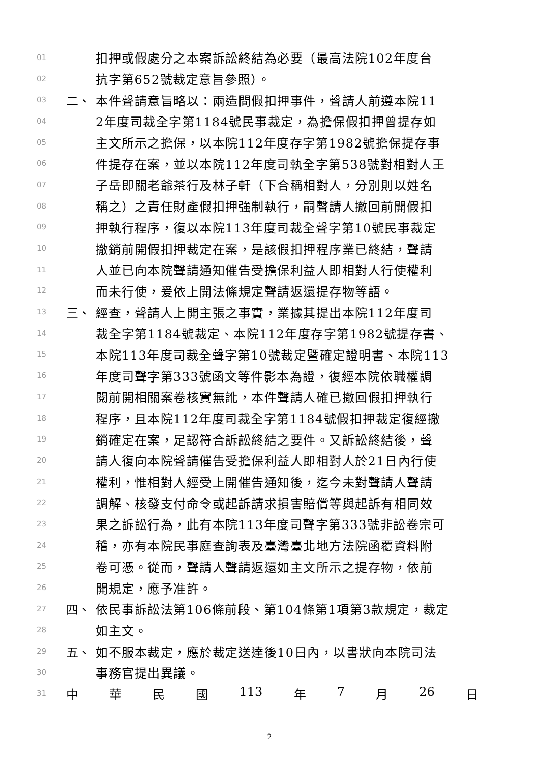01 扣押或假處分之本案訴訟終結為必要（最高法院102年度台
02 抗字第652號裁定意旨參照）。
03 二、 本件聲請意旨略以：兩造間假扣押事件，聲請人前遵本院11
04 2年度司裁全字第1184號民事裁定，為擔保假扣押曾提存如
05 主文所示之擔保，以本院112年度存字第1982號擔保提存事
06 件提存在案，並以本院112年度司執全字第538號對相對人王
07 子岳即關老爺茶行及林子軒（下合稱相對人，分別則以姓名
08 稱之）之責任財產假扣押強制執行，嗣聲請人撤回前開假扣
09 押執行程序，復以本院113年度司裁全聲字第10號民事裁定
10 撤銷前開假扣押裁定在案，是該假扣押程序業已終結，聲請
11 人並已向本院聲請通知催告受擔保利益人即相對人行使權利
12 而未行使，爰依上開法條規定聲請返還提存物等語。
13 三、 經查，聲請人上開主張之事實，業據其提出本院112年度司
14 裁全字第1184號裁定、本院112年度存字第1982號提存書、
15 本院113年度司裁全聲字第10號裁定暨確定證明書、本院113
16 年度司聲字第333號函文等件影本為證，復經本院依職權調
17 閱前開相關案卷核實無訛，本件聲請人確已撤回假扣押執行
18 程序，且本院112年度司裁全字第1184號假扣押裁定復經撤
19 銷確定在案，足認符合訴訟終結之要件。又訴訟終結後，聲
20 請人復向本院聲請催告受擔保利益人即相對人於21日內行使
21 權利，惟相對人經受上開催告通知後，迄今未對聲請人聲請
22 調解、核發支付命令或起訴請求損害賠償等與起訴有相同效
23 果之訴訟行為，此有本院113年度司聲字第333號非訟卷宗可
24 稽，亦有本院民事庭查詢表及臺灣臺北地方法院函覆資料附
25 卷可憑。從而，聲請人聲請返還如主文所示之提存物，依前
26 開規定，應予准許。
27 四、 依民事訴訟法第106條前段、第104條第1項第3款規定，裁定
28 如主文。
29 五、 如不服本裁定，應於裁定送達後10日內，以書狀向本院司法
30 事務官提出異議。
31 中 華 民 國 113 年 7 月 26 日
2